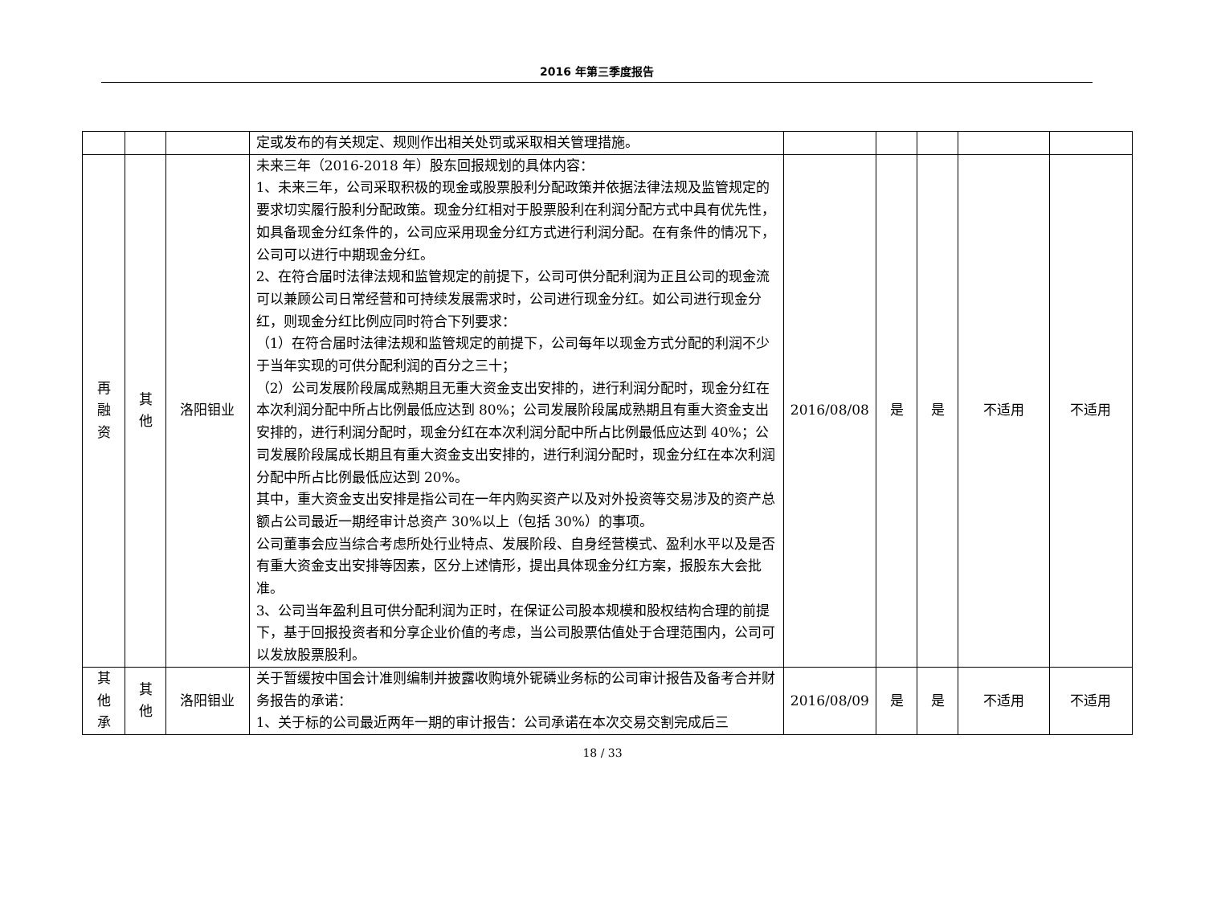2016 年第三季度报告
| | | | 定或发布的有关规定、规则作出相关处罚或采取相关管理措施。 | | | | | |
| 再 融 资 | 其 他 | 洛阳钼业 | 未来三年（2016-2018 年）股东回报规划的具体内容： 1、未来三年，公司采取积极的现金或股票股利分配政策并依据法律法规及监管规定的要求切实履行股利分配政策。现金分红相对于股票股利在利润分配方式中具有优先性，如具备现金分红条件的，公司应采用现金分红方式进行利润分配。在有条件的情况下，公司可以进行中期现金分红。 2、在符合届时法律法规和监管规定的前提下，公司可供分配利润为正且公司的现金流可以兼顾公司日常经营和可持续发展需求时，公司进行现金分红。如公司进行现金分红，则现金分红比例应同时符合下列要求： （1）在符合届时法律法规和监管规定的前提下，公司每年以现金方式分配的利润不少于当年实现的可供分配利润的百分之三十； （2）公司发展阶段属成熟期且无重大资金支出安排的，进行利润分配时，现金分红在本次利润分配中所占比例最低应达到 80%；公司发展阶段属成熟期且有重大资金支出安排的，进行利润分配时，现金分红在本次利润分配中所占比例最低应达到 40%；公司发展阶段属成长期且有重大资金支出安排的，进行利润分配时，现金分红在本次利润分配中所占比例最低应达到 20%。 其中，重大资金支出安排是指公司在一年内购买资产以及对外投资等交易涉及的资产总额占公司最近一期经审计总资产 30%以上（包括 30%）的事项。 公司董事会应当综合考虑所处行业特点、发展阶段、自身经营模式、盈利水平以及是否有重大资金支出安排等因素，区分上述情形，提出具体现金分红方案，报股东大会批准。 3、公司当年盈利且可供分配利润为正时，在保证公司股本规模和股权结构合理的前提下，基于回报投资者和分享企业价值的考虑，当公司股票估值处于合理范围内，公司可以发放股票股利。 | 2016/08/08 | 是 | 是 | 不适用 | 不适用 |
| 其 他 承 | 其 他 | 洛阳钼业 | 关于暂缓按中国会计准则编制并披露收购境外铌磷业务标的公司审计报告及备考合并财务报告的承诺： 1、关于标的公司最近两年一期的审计报告：公司承诺在本次交易交割完成后三 | 2016/08/09 | 是 | 是 | 不适用 | 不适用 |
18 / 33